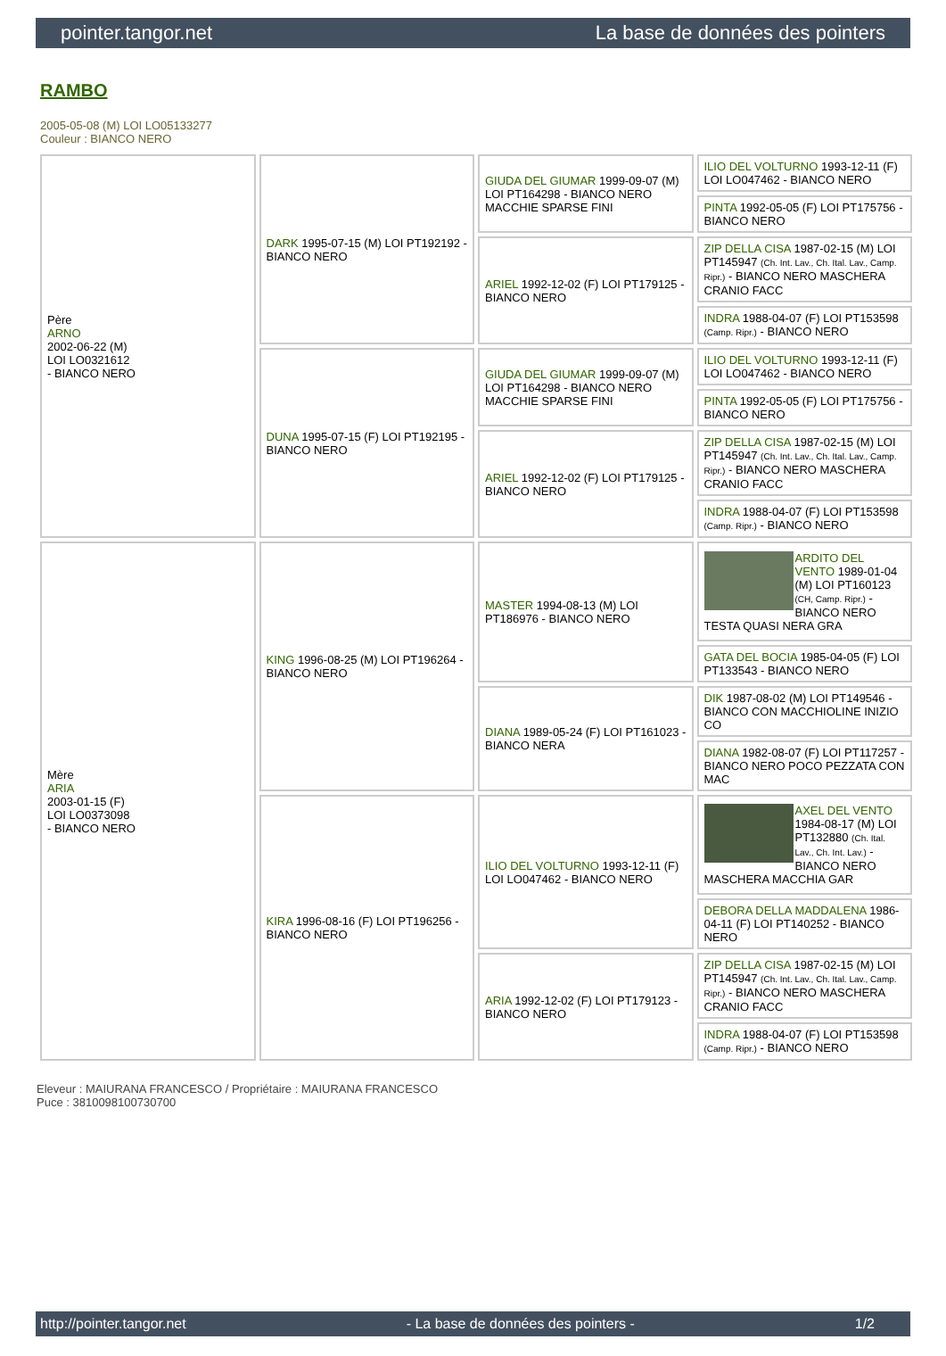pointer.tangor.net La base de données des pointers
RAMBO
2005-05-08 (M) LOI LO05133277
Couleur : BIANCO NERO
| Père ARNO 2002-06-22 (M) LOI LO0321612 - BIANCO NERO | DARK 1995-07-15 (M) LOI PT192192 - BIANCO NERO | GIUDA DEL GIUMAR 1999-09-07 (M) LOI PT164298 - BIANCO NERO MACCHIE SPARSE FINI | ILIO DEL VOLTURNO 1993-12-11 (F) LOI LO047462 - BIANCO NERO |
| | | | PINTA 1992-05-05 (F) LOI PT175756 - BIANCO NERO |
| | | ARIEL 1992-12-02 (F) LOI PT179125 - BIANCO NERO | ZIP DELLA CISA 1987-02-15 (M) LOI PT145947 (Ch. Int. Lav., Ch. Ital. Lav., Camp. Ripr.) - BIANCO NERO MASCHERA CRANIO FACC |
| | | | INDRA 1988-04-07 (F) LOI PT153598 (Camp. Ripr.) - BIANCO NERO |
| | DUNA 1995-07-15 (F) LOI PT192195 - BIANCO NERO | GIUDA DEL GIUMAR 1999-09-07 (M) LOI PT164298 - BIANCO NERO MACCHIE SPARSE FINI | ILIO DEL VOLTURNO 1993-12-11 (F) LOI LO047462 - BIANCO NERO |
| | | | PINTA 1992-05-05 (F) LOI PT175756 - BIANCO NERO |
| | | ARIEL 1992-12-02 (F) LOI PT179125 - BIANCO NERO | ZIP DELLA CISA 1987-02-15 (M) LOI PT145947 (Ch. Int. Lav., Ch. Ital. Lav., Camp. Ripr.) - BIANCO NERO MASCHERA CRANIO FACC |
| | | | INDRA 1988-04-07 (F) LOI PT153598 (Camp. Ripr.) - BIANCO NERO |
| Mère ARIA 2003-01-15 (F) LOI LO0373098 - BIANCO NERO | KING 1996-08-25 (M) LOI PT196264 - BIANCO NERO | MASTER 1994-08-13 (M) LOI PT186976 - BIANCO NERO | ARDITO DEL VENTO 1989-01-04 (M) LOI PT160123 (CH, Camp. Ripr.) - BIANCO NERO TESTA QUASI NERA GRA |
| | | | GATA DEL BOCIA 1985-04-05 (F) LOI PT133543 - BIANCO NERO |
| | | DIANA 1989-05-24 (F) LOI PT161023 - BIANCO NERA | DIK 1987-08-02 (M) LOI PT149546 - BIANCO CON MACCHIOLINE INIZIO CO |
| | | | DIANA 1982-08-07 (F) LOI PT117257 - BIANCO NERO POCO PEZZATA CON MAC |
| | KIRA 1996-08-16 (F) LOI PT196256 - BIANCO NERO | ILIO DEL VOLTURNO 1993-12-11 (F) LOI LO047462 - BIANCO NERO | AXEL DEL VENTO 1984-08-17 (M) LOI PT132880 (Ch. Ital. Lav., Ch. Int. Lav.) - BIANCO NERO MASCHERA MACCHIA GAR |
| | | | DEBORA DELLA MADDALENA 1986-04-11 (F) LOI PT140252 - BIANCO NERO |
| | | ARIA 1992-12-02 (F) LOI PT179123 - BIANCO NERO | ZIP DELLA CISA 1987-02-15 (M) LOI PT145947 (Ch. Int. Lav., Ch. Ital. Lav., Camp. Ripr.) - BIANCO NERO MASCHERA CRANIO FACC |
| | | | INDRA 1988-04-07 (F) LOI PT153598 (Camp. Ripr.) - BIANCO NERO |
Eleveur : MAIURANA FRANCESCO / Propriétaire : MAIURANA FRANCESCO
Puce : 3810098100730700
http://pointer.tangor.net - La base de données des pointers - 1/2